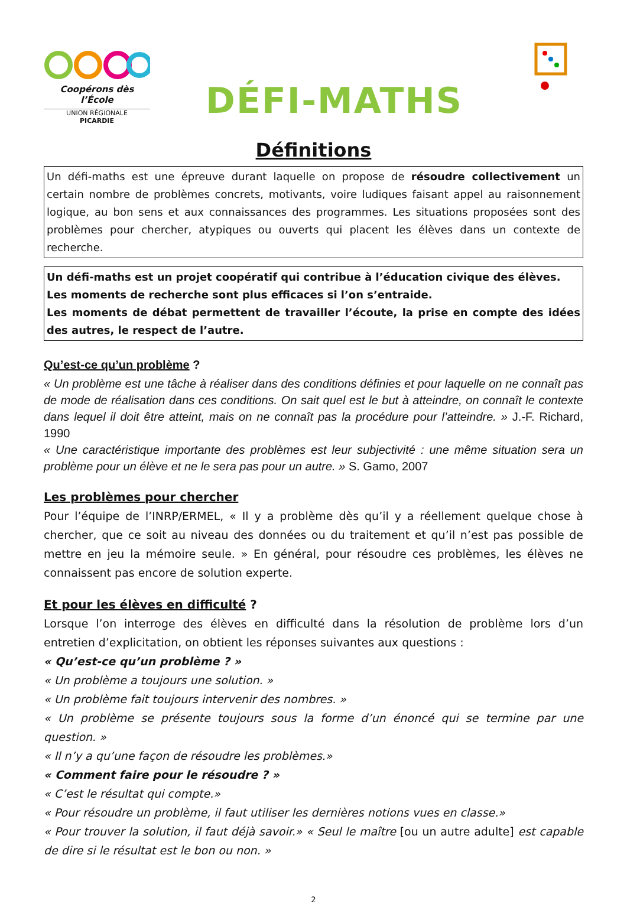Coopérons dès l’École
UNION RÉGIONALE
PICARDIE
DÉFI-MATHS
Définitions
Un défi-maths est une épreuve durant laquelle on propose de résoudre collectivement un certain nombre de problèmes concrets, motivants, voire ludiques faisant appel au raisonnement logique, au bon sens et aux connaissances des programmes. Les situations proposées sont des problèmes pour chercher, atypiques ou ouverts qui placent les élèves dans un contexte de recherche.
Un défi-maths est un projet coopératif qui contribue à l’éducation civique des élèves.
Les moments de recherche sont plus efficaces si l’on s’entraide.
Les moments de débat permettent de travailler l’écoute, la prise en compte des idées des autres, le respect de l’autre.
Qu’est-ce qu’un problème ?
« Un problème est une tâche à réaliser dans des conditions définies et pour laquelle on ne connaît pas de mode de réalisation dans ces conditions. On sait quel est le but à atteindre, on connaît le contexte dans lequel il doit être atteint, mais on ne connaît pas la procédure pour l’atteindre. » J.-F. Richard, 1990
« Une caractéristique importante des problèmes est leur subjectivité : une même situation sera un problème pour un élève et ne le sera pas pour un autre. » S. Gamo, 2007
Les problèmes pour chercher
Pour l’équipe de l’INRP/ERMEL, « Il y a problème dès qu’il y a réellement quelque chose à chercher, que ce soit au niveau des données ou du traitement et qu’il n’est pas possible de mettre en jeu la mémoire seule. » En général, pour résoudre ces problèmes, les élèves ne connaissent pas encore de solution experte.
Et pour les élèves en difficulté ?
Lorsque l’on interroge des élèves en difficulté dans la résolution de problème lors d’un entretien d’explicitation, on obtient les réponses suivantes aux questions :
« Qu’est-ce qu’un problème ? »
« Un problème a toujours une solution. »
« Un problème fait toujours intervenir des nombres. »
« Un problème se présente toujours sous la forme d’un énoncé qui se termine par une question. »
« Il n’y a qu’une façon de résoudre les problèmes.»
« Comment faire pour le résoudre ? »
« C’est le résultat qui compte.»
« Pour résoudre un problème, il faut utiliser les dernières notions vues en classe.»
« Pour trouver la solution, il faut déjà savoir.» « Seul le maître [ou un autre adulte] est capable de dire si le résultat est le bon ou non. »
2